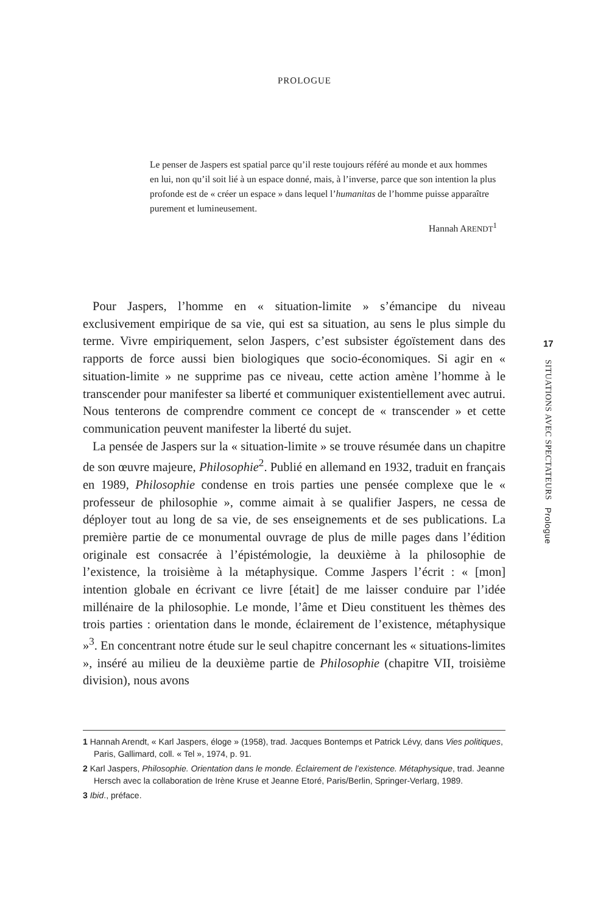PROLOGUE
Le penser de Jaspers est spatial parce qu’il reste toujours référé au monde et aux hommes en lui, non qu’il soit lié à un espace donné, mais, à l’inverse, parce que son intention la plus profonde est de « créer un espace » dans lequel l’humanitas de l’homme puisse apparaître purement et lumineusement.
Hannah ARENDT<sup>1</sup>
Pour Jaspers, l’homme en « situation-limite » s’émancipe du niveau exclusivement empirique de sa vie, qui est sa situation, au sens le plus simple du terme. Vivre empiriquement, selon Jaspers, c’est subsister égoïstement dans des rapports de force aussi bien biologiques que socio-économiques. Si agir en « situation-limite » ne supprime pas ce niveau, cette action amène l’homme à le transcender pour manifester sa liberté et communiquer existentiellement avec autrui. Nous tenterons de comprendre comment ce concept de « transcender » et cette communication peuvent manifester la liberté du sujet.
La pensée de Jaspers sur la « situation-limite » se trouve résumée dans un chapitre de son œuvre majeure, Philosophie<sup>2</sup>. Publié en allemand en 1932, traduit en français en 1989, Philosophie condense en trois parties une pensée complexe que le « professeur de philosophie », comme aimait à se qualifier Jaspers, ne cessa de déployer tout au long de sa vie, de ses enseignements et de ses publications. La première partie de ce monumental ouvrage de plus de mille pages dans l’édition originale est consacrée à l’épistémologie, la deuxième à la philosophie de l’existence, la troisième à la métaphysique. Comme Jaspers l’écrit : « [mon] intention globale en écrivant ce livre [était] de me laisser conduire par l’idée millénaire de la philosophie. Le monde, l’âme et Dieu constituent les thèmes des trois parties : orientation dans le monde, éclairement de l’existence, métaphysique »<sup>3</sup>. En concentrant notre étude sur le seul chapitre concernant les « situations-limites », inséré au milieu de la deuxième partie de Philosophie (chapitre VII, troisième division), nous avons
17
SITUATIONS AVEC SPECTATEURS Prologue
1 Hannah Arendt, « Karl Jaspers, éloge » (1958), trad. Jacques Bontemps et Patrick Lévy, dans Vies politiques, Paris, Gallimard, coll. « Tel », 1974, p. 91.
2 Karl Jaspers, Philosophie. Orientation dans le monde. Éclairement de l’existence. Métaphysique, trad. Jeanne Hersch avec la collaboration de Irène Kruse et Jeanne Etoré, Paris/Berlin, Springer-Verlarg, 1989.
3 Ibid., préface.